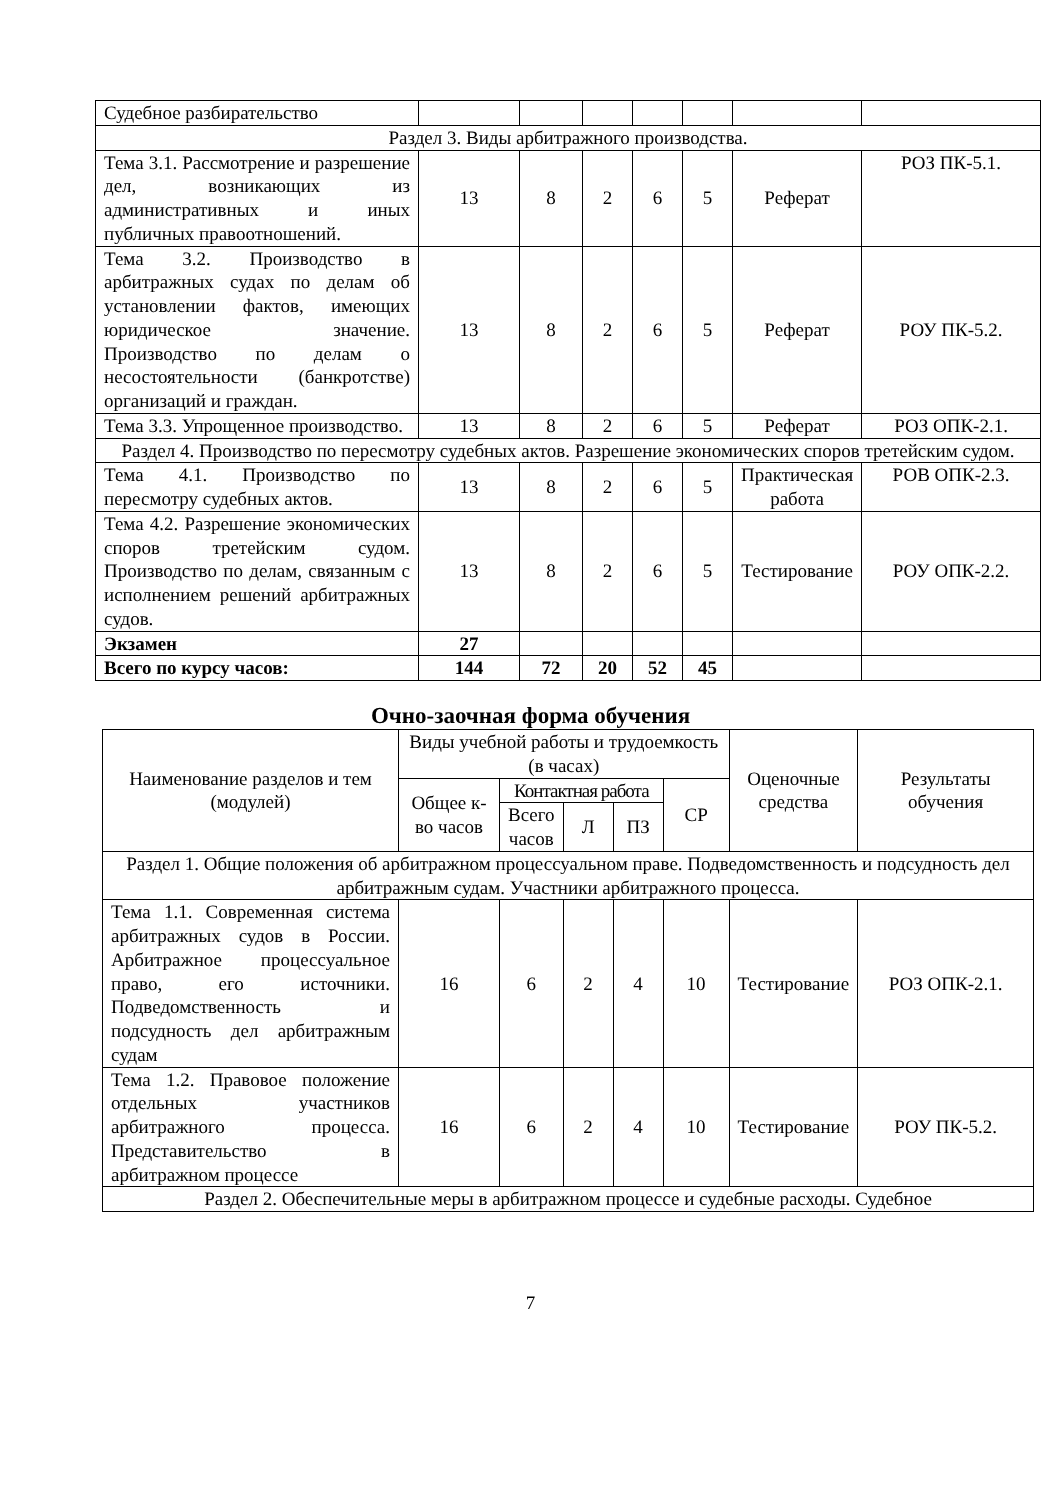| Судебное разбирательство | | | | | | | |
| Раздел 3. Виды арбитражного производства. | | | | | | | |
| Тема 3.1. Рассмотрение и разрешение дел, возникающих из административных и иных публичных правоотношений. | 13 | 8 | 2 | 6 | 5 | Реферат | РОЗ ПК-5.1. |
| Тема 3.2. Производство в арбитражных судах по делам об установлении фактов, имеющих юридическое значение. Производство по делам о несостоятельности (банкротстве) организаций и граждан. | 13 | 8 | 2 | 6 | 5 | Реферат | РОУ ПК-5.2. |
| Тема 3.3. Упрощенное производство. | 13 | 8 | 2 | 6 | 5 | Реферат | РОЗ ОПК-2.1. |
| Раздел 4. Производство по пересмотру судебных актов. Разрешение экономических споров третейским судом. | | | | | | | |
| Тема 4.1. Производство по пересмотру судебных актов. | 13 | 8 | 2 | 6 | 5 | Практическая работа | РОВ ОПК-2.3. |
| Тема 4.2. Разрешение экономических споров третейским судом. Производство по делам, связанным с исполнением решений арбитражных судов. | 13 | 8 | 2 | 6 | 5 | Тестирование | РОУ ОПК-2.2. |
| Экзамен | 27 | | | | | | |
| Всего по курсу часов: | 144 | 72 | 20 | 52 | 45 | | |
Очно-заочная форма обучения
| Наименование разделов и тем (модулей) | Виды учебной работы и трудоемкость (в часах) | | | | | Оценочные средства | Результаты обучения |
| --- | --- | --- | --- | --- | --- | --- | --- |
| | Общее к-во часов | Контактная работа | | | СР | | |
| | | Всего часов | Л | ПЗ | | | |
| Раздел 1. Общие положения об арбитражном процессуальном праве. Подведомственность и подсудность дел арбитражным судам. Участники арбитражного процесса. | | | | | | | |
| Тема 1.1. Современная система арбитражных судов в России. Арбитражное процессуальное право, его источники. Подведомственность и подсудность дел арбитражным судам | 16 | 6 | 2 | 4 | 10 | Тестирование | РОЗ ОПК-2.1. |
| Тема 1.2. Правовое положение отдельных участников арбитражного процесса. Представительство в арбитражном процессе | 16 | 6 | 2 | 4 | 10 | Тестирование | РОУ ПК-5.2. |
| Раздел 2. Обеспечительные меры в арбитражном процессе и судебные расходы. Судебное | | | | | | | |
7